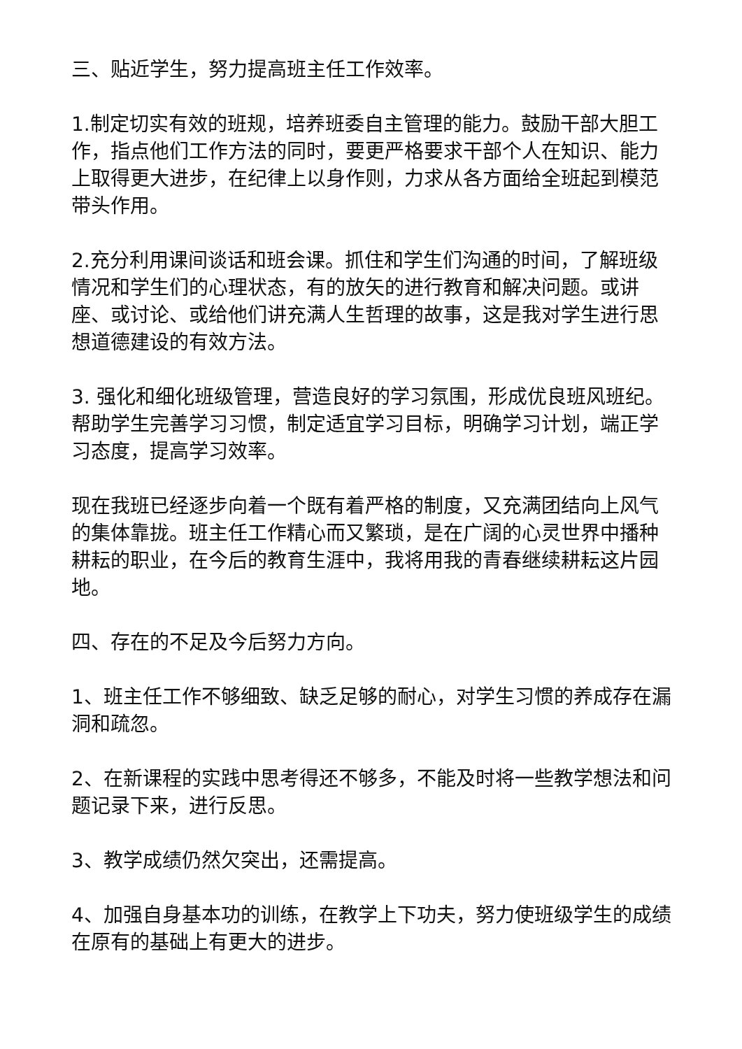三、贴近学生，努力提高班主任工作效率。
1.制定切实有效的班规，培养班委自主管理的能力。鼓励干部大胆工作，指点他们工作方法的同时，要更严格要求干部个人在知识、能力上取得更大进步，在纪律上以身作则，力求从各方面给全班起到模范带头作用。
2.充分利用课间谈话和班会课。抓住和学生们沟通的时间，了解班级情况和学生们的心理状态，有的放矢的进行教育和解决问题。或讲座、或讨论、或给他们讲充满人生哲理的故事，这是我对学生进行思想道德建设的有效方法。
3. 强化和细化班级管理，营造良好的学习氛围，形成优良班风班纪。帮助学生完善学习习惯，制定适宜学习目标，明确学习计划，端正学习态度，提高学习效率。
现在我班已经逐步向着一个既有着严格的制度，又充满团结向上风气的集体靠拢。班主任工作精心而又繁琐，是在广阔的心灵世界中播种耕耘的职业，在今后的教育生涯中，我将用我的青春继续耕耘这片园地。
四、存在的不足及今后努力方向。
1、班主任工作不够细致、缺乏足够的耐心，对学生习惯的养成存在漏洞和疏忽。
2、在新课程的实践中思考得还不够多，不能及时将一些教学想法和问题记录下来，进行反思。
3、教学成绩仍然欠突出，还需提高。
4、加强自身基本功的训练，在教学上下功夫，努力使班级学生的成绩在原有的基础上有更大的进步。